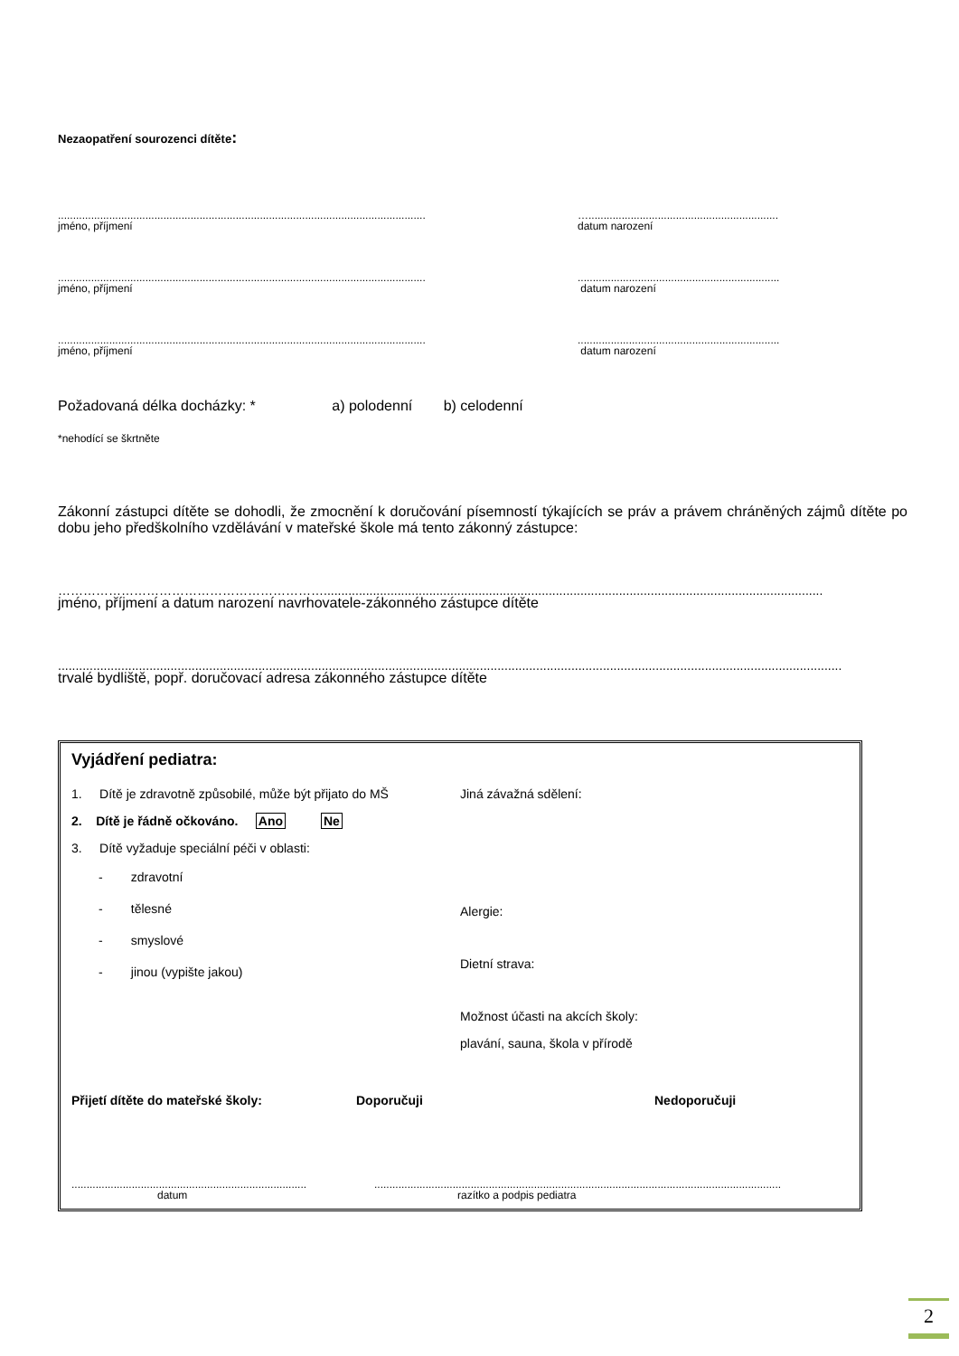Nezaopatření sourozenci dítěte:
..........................................................................................................................
jméno, příjmení
…...............................................................
datum narození
..........................................................................................................................
jméno, příjmení
...................................................................
datum narození
..........................................................................................................................
jméno, příjmení
...................................................................
datum narození
Požadovaná délka docházky: * a) polodenní b) celodenní
*nehodící se škrtněte
Zákonní zástupci dítěte se dohodli, že zmocnění k doručování písemností týkajících se práv a právem chráněných zájmů dítěte po dobu jeho předškolního vzdělávání v mateřské škole má tento zákonný zástupce:
………………………………………………………..............................................................................................................................................
jméno, příjmení a datum narození navrhovatele-zákonného zástupce dítěte
...............................................................................................................................................................................................................................
trvalé bydliště, popř. doručovací adresa zákonného zástupce dítěte
Vyjádření pediatra:
1. Dítě je zdravotně způsobilé, může být přijato do MŠ
2. Dítě je řádně očkováno. Ano Ne
3. Dítě vyžaduje speciální péči v oblasti:
- zdravotní
- tělesné
- smyslové
- jinou (vypište jakou)
Jiná závažná sdělení:
Alergie:
Dietní strava:
Možnost účasti na akcích školy:
plavání, sauna, škola v přírodě
Přijetí dítěte do mateřské školy: Doporučuji Nedoporučuji
..............................................................................
datum
.......................................................................................................................................
razítko a podpis pediatra
2